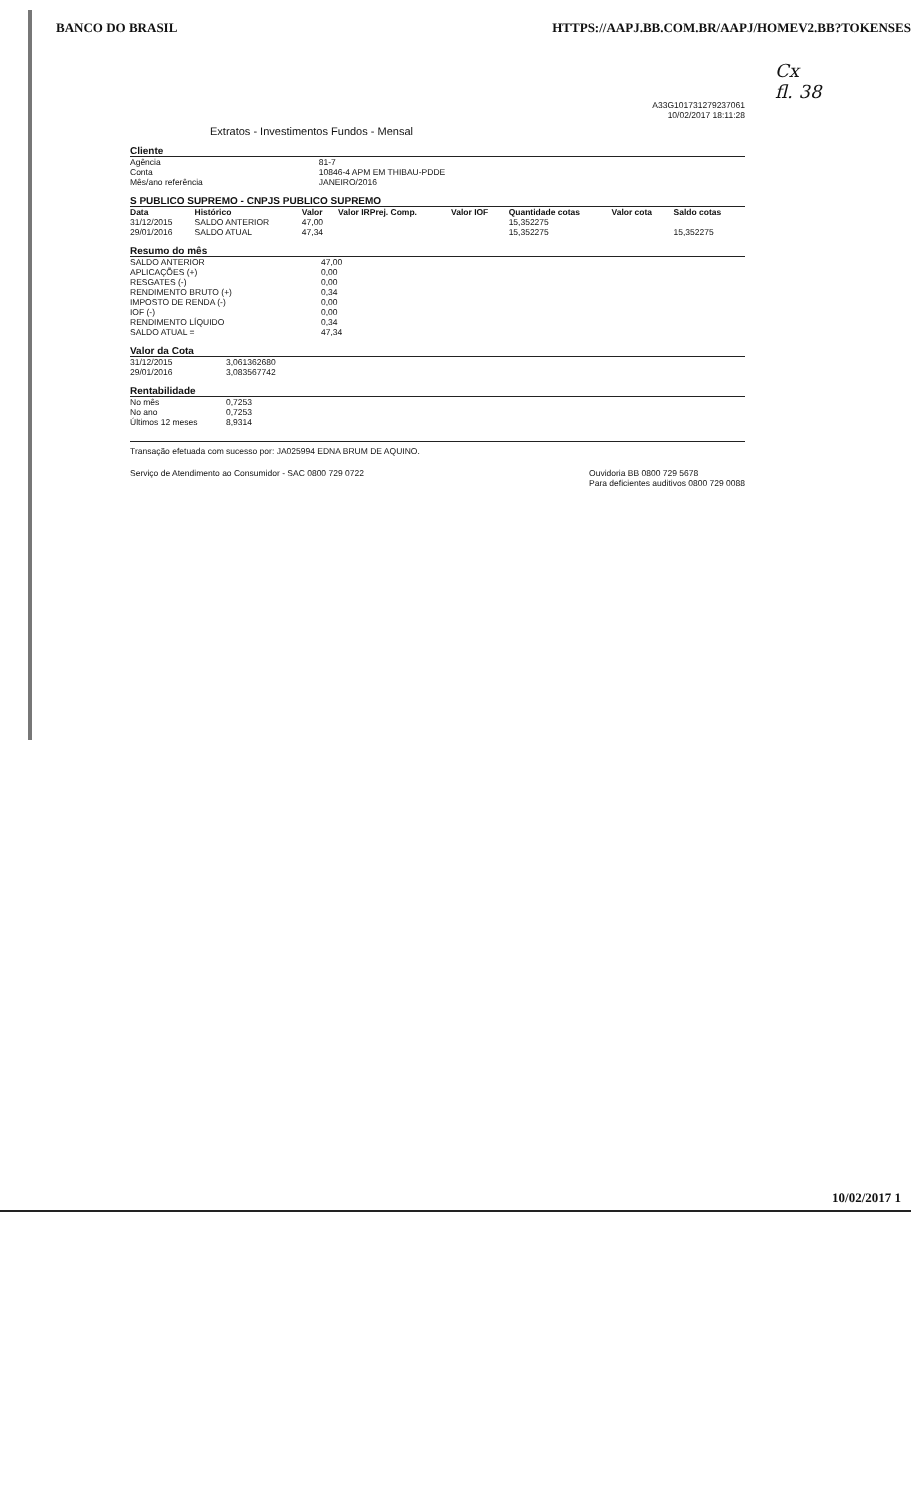BANCO DO BRASIL HTTPS://AAPJ.BB.COM.BR/AAPJ/HOMEV2.BB?TOKENSES
Cx
fl. 38
Extratos - Investimentos Fundos - Mensal A33G101731279237061
10/02/2017 18:11:28
Cliente
| Agência | 81-7 |
| Conta | 10846-4 APM EM THIBAU-PDDE |
| Mês/ano referência | JANEIRO/2016 |
S PUBLICO SUPREMO - CNPJS PUBLICO SUPREMO
| Data | Histórico | Valor | Valor IRPrej. Comp. | Valor IOF | Quantidade cotas | Valor cota | Saldo cotas |
| --- | --- | --- | --- | --- | --- | --- | --- |
| 31/12/2015 | SALDO ANTERIOR | 47,00 | | | 15,352275 | | |
| 29/01/2016 | SALDO ATUAL | 47,34 | | | 15,352275 | | 15,352275 |
Resumo do mês
| SALDO ANTERIOR | 47,00 |
| APLICAÇÕES (+) | 0,00 |
| RESGATES (-) | 0,00 |
| RENDIMENTO BRUTO (+) | 0,34 |
| IMPOSTO DE RENDA (-) | 0,00 |
| IOF (-) | 0,00 |
| RENDIMENTO LÍQUIDO | 0,34 |
| SALDO ATUAL = | 47,34 |
Valor da Cota
| 31/12/2015 | 3,061362680 |
| 29/01/2016 | 3,083567742 |
Rentabilidade
| No mês | 0,7253 |
| No ano | 0,7253 |
| Últimos 12 meses | 8,9314 |
Transação efetuada com sucesso por: JA025994 EDNA BRUM DE AQUINO.
Serviço de Atendimento ao Consumidor - SAC 0800 729 0722 Ouvidoria BB 0800 729 5678
Para deficientes auditivos 0800 729 0088
10/02/2017 1